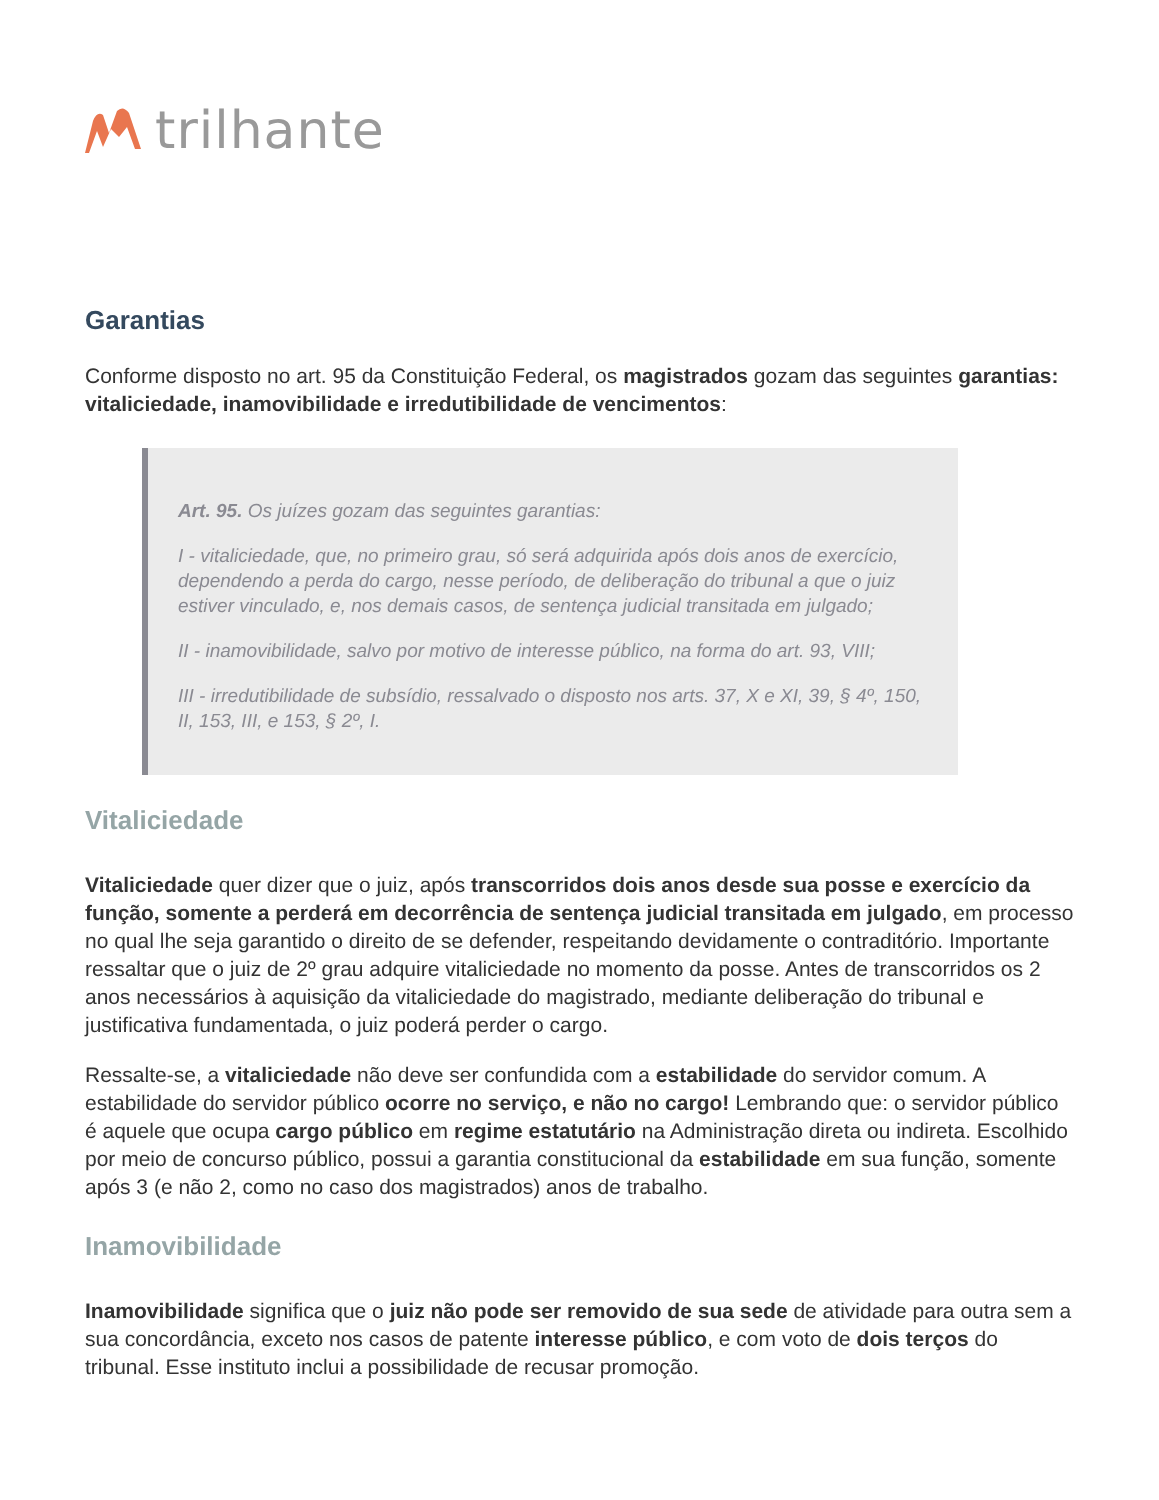trilhante
Garantias
Conforme disposto no art. 95 da Constituição Federal, os magistrados gozam das seguintes garantias: vitaliciedade, inamovibilidade e irredutibilidade de vencimentos:
Art. 95. Os juízes gozam das seguintes garantias:
I - vitaliciedade, que, no primeiro grau, só será adquirida após dois anos de exercício, dependendo a perda do cargo, nesse período, de deliberação do tribunal a que o juiz estiver vinculado, e, nos demais casos, de sentença judicial transitada em julgado;
II - inamovibilidade, salvo por motivo de interesse público, na forma do art. 93, VIII;
III - irredutibilidade de subsídio, ressalvado o disposto nos arts. 37, X e XI, 39, § 4º, 150, II, 153, III, e 153, § 2º, I.
Vitaliciedade
Vitaliciedade quer dizer que o juiz, após transcorridos dois anos desde sua posse e exercício da função, somente a perderá em decorrência de sentença judicial transitada em julgado, em processo no qual lhe seja garantido o direito de se defender, respeitando devidamente o contraditório. Importante ressaltar que o juiz de 2º grau adquire vitaliciedade no momento da posse. Antes de transcorridos os 2 anos necessários à aquisição da vitaliciedade do magistrado, mediante deliberação do tribunal e justificativa fundamentada, o juiz poderá perder o cargo.
Ressalte-se, a vitaliciedade não deve ser confundida com a estabilidade do servidor comum. A estabilidade do servidor público ocorre no serviço, e não no cargo! Lembrando que: o servidor público é aquele que ocupa cargo público em regime estatutário na Administração direta ou indireta. Escolhido por meio de concurso público, possui a garantia constitucional da estabilidade em sua função, somente após 3 (e não 2, como no caso dos magistrados) anos de trabalho.
Inamovibilidade
Inamovibilidade significa que o juiz não pode ser removido de sua sede de atividade para outra sem a sua concordância, exceto nos casos de patente interesse público, e com voto de dois terços do tribunal. Esse instituto inclui a possibilidade de recusar promoção.